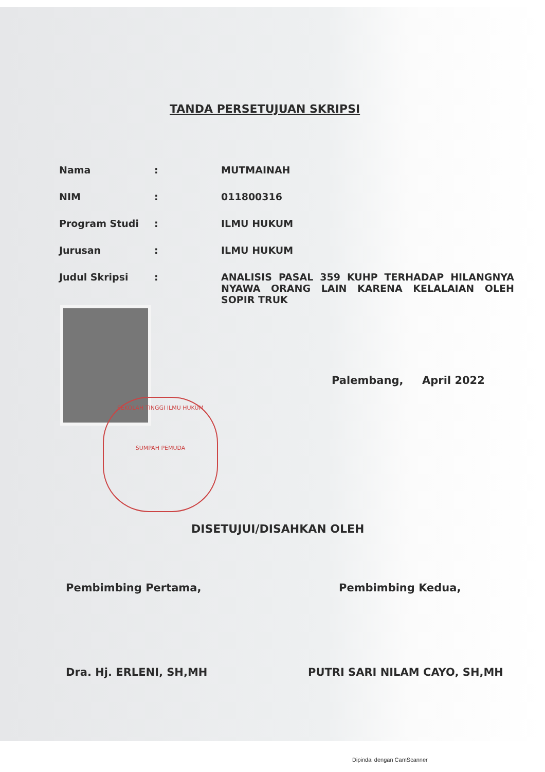TANDA PERSETUJUAN SKRIPSI
| Nama | : | MUTMAINAH |
| NIM | : | 011800316 |
| Program Studi | : | ILMU HUKUM |
| Jurusan | : | ILMU HUKUM |
| Judul Skripsi | : | ANALISIS PASAL 359 KUHP TERHADAP HILANGNYA NYAWA ORANG LAIN KARENA KELALAIAN OLEH SOPIR TRUK |
Palembang, April 2022
SEKOLAH TINGGI ILMU HUKUM
SUMPAH PEMUDA
DISETUJUI/DISAHKAN OLEH
Pembimbing Pertama,
Dra. Hj. ERLENI, SH,MH
Pembimbing Kedua,
PUTRI SARI NILAM CAYO, SH,MH
Dipindai dengan CamScanner